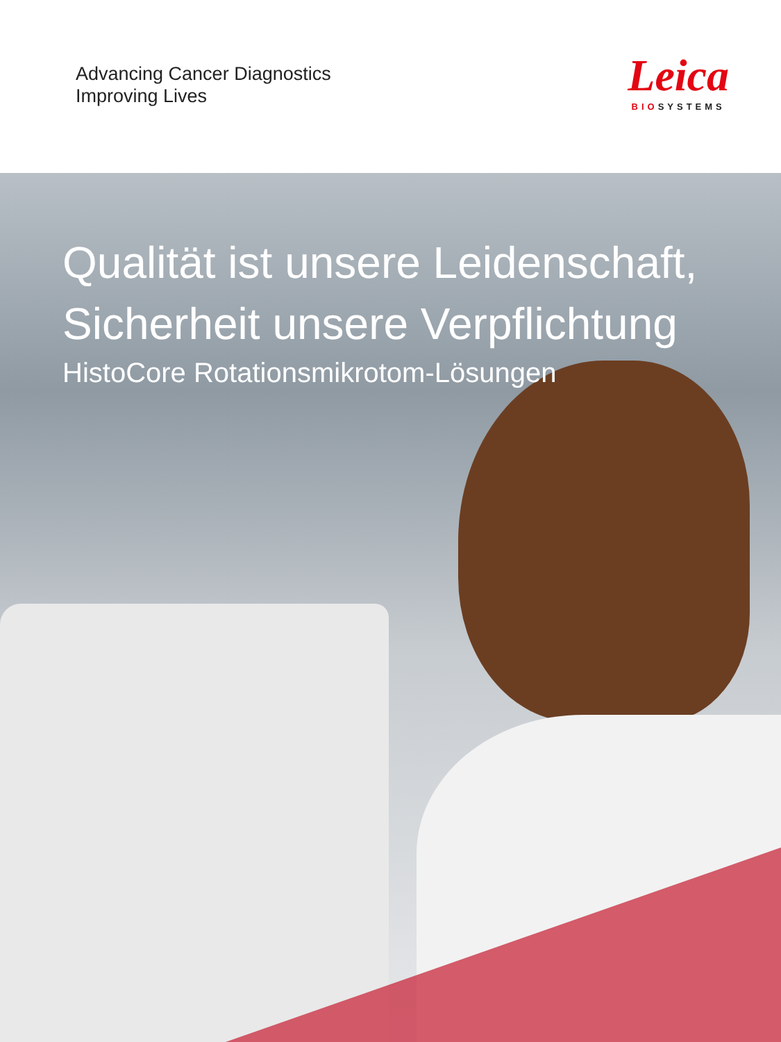Advancing Cancer Diagnostics
Improving Lives
Leica
BIOSYSTEMS
Qualität ist unsere Leidenschaft,
Sicherheit unsere Verpflichtung
HistoCore Rotationsmikrotom-Lösungen